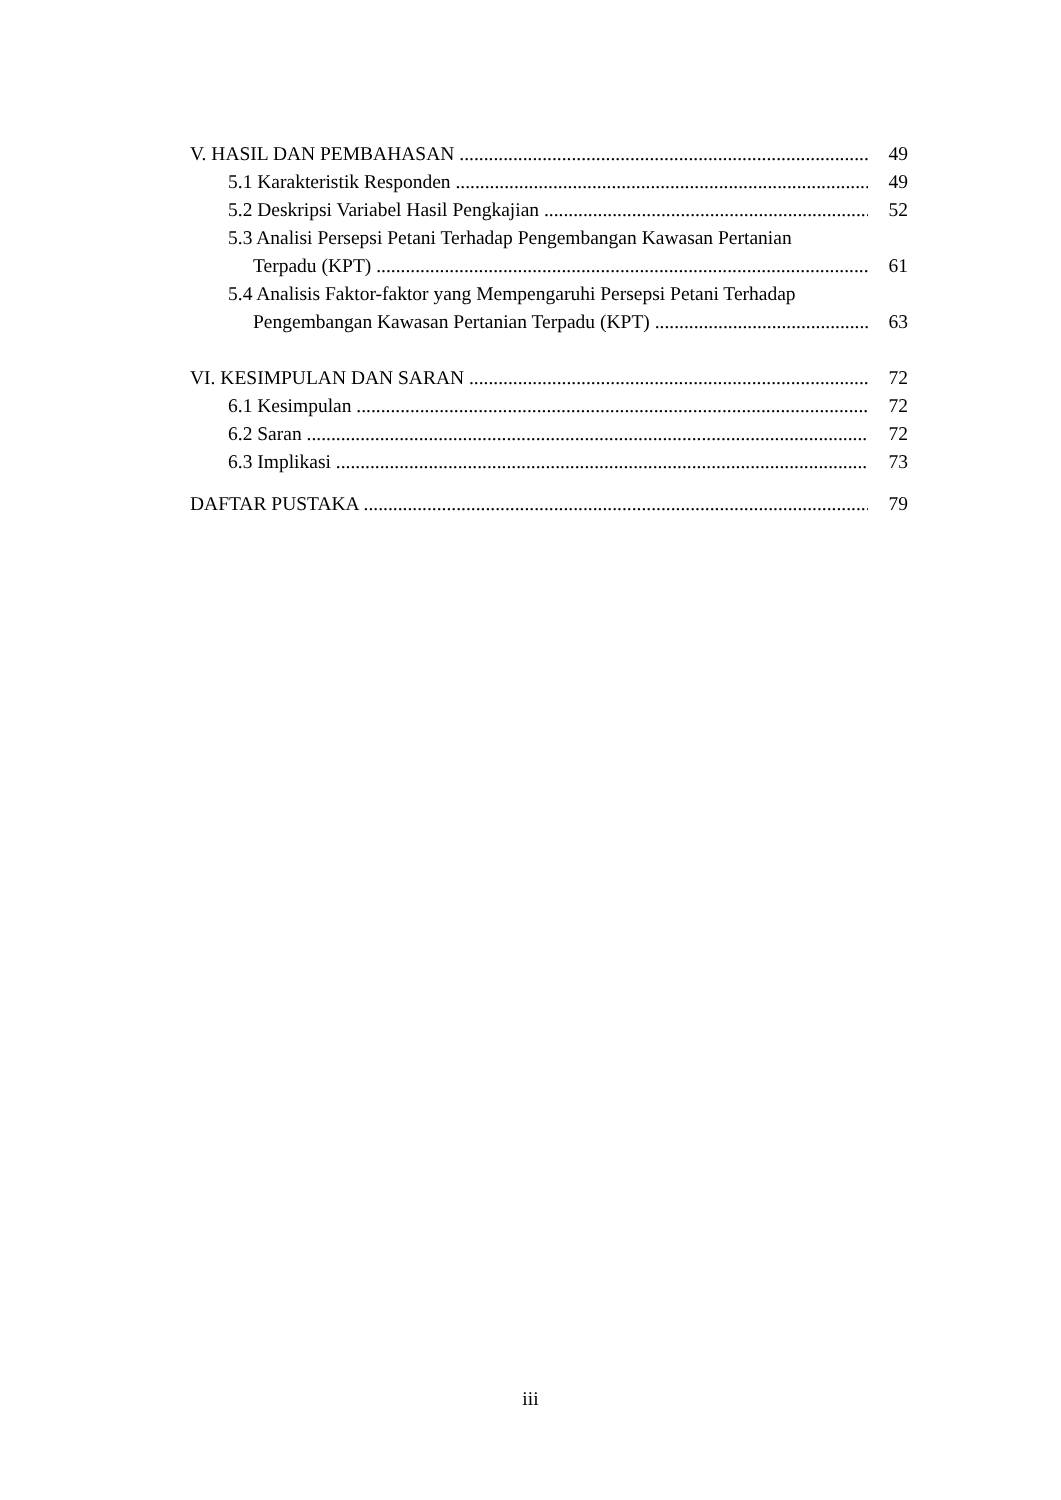V. HASIL DAN PEMBAHASAN 49
5.1 Karakteristik Responden 49
5.2 Deskripsi Variabel Hasil Pengkajian 52
5.3 Analisi Persepsi Petani Terhadap Pengembangan Kawasan Pertanian
Terpadu (KPT) 61
5.4 Analisis Faktor-faktor yang Mempengaruhi Persepsi Petani Terhadap
Pengembangan Kawasan Pertanian Terpadu (KPT) 63
VI. KESIMPULAN DAN SARAN 72
6.1 Kesimpulan 72
6.2 Saran 72
6.3 Implikasi 73
DAFTAR PUSTAKA 79
iii